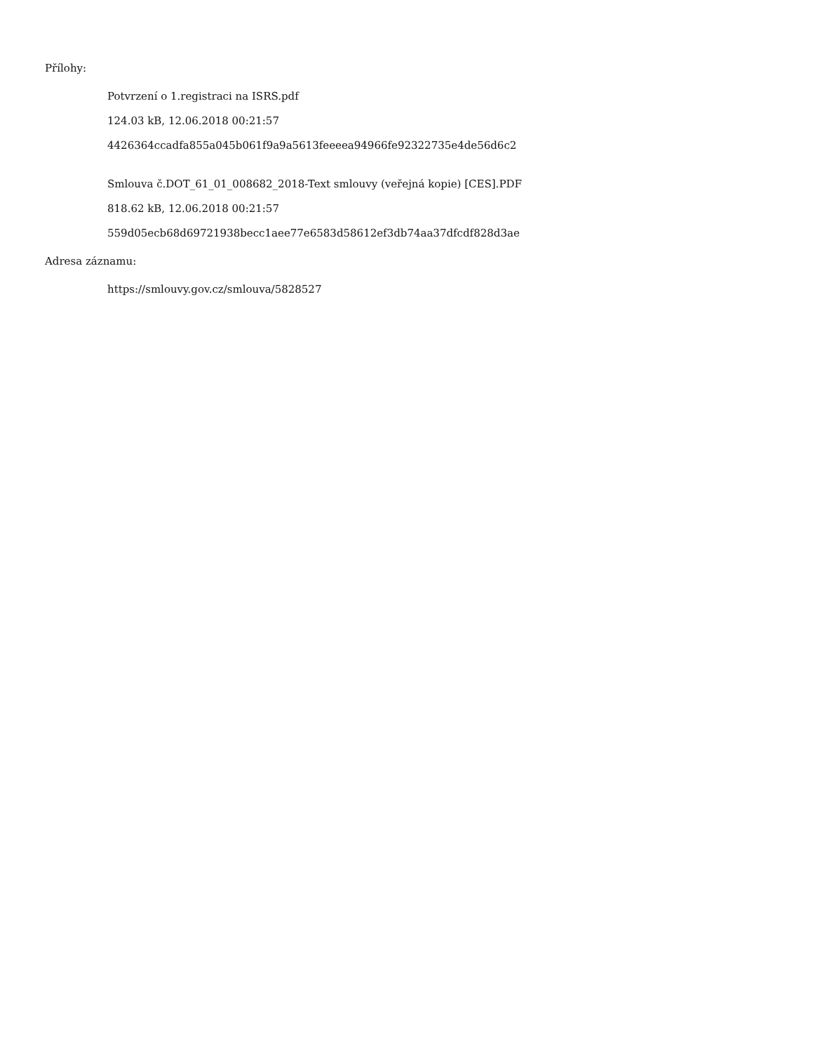Přílohy:
Potvrzení o 1.registraci na ISRS.pdf
124.03 kB, 12.06.2018 00:21:57
4426364ccadfa855a045b061f9a9a5613feeeea94966fe92322735e4de56d6c2
Smlouva č.DOT_61_01_008682_2018-Text smlouvy (veřejná kopie) [CES].PDF
818.62 kB, 12.06.2018 00:21:57
559d05ecb68d69721938becc1aee77e6583d58612ef3db74aa37dfcdf828d3ae
Adresa záznamu:
https://smlouvy.gov.cz/smlouva/5828527